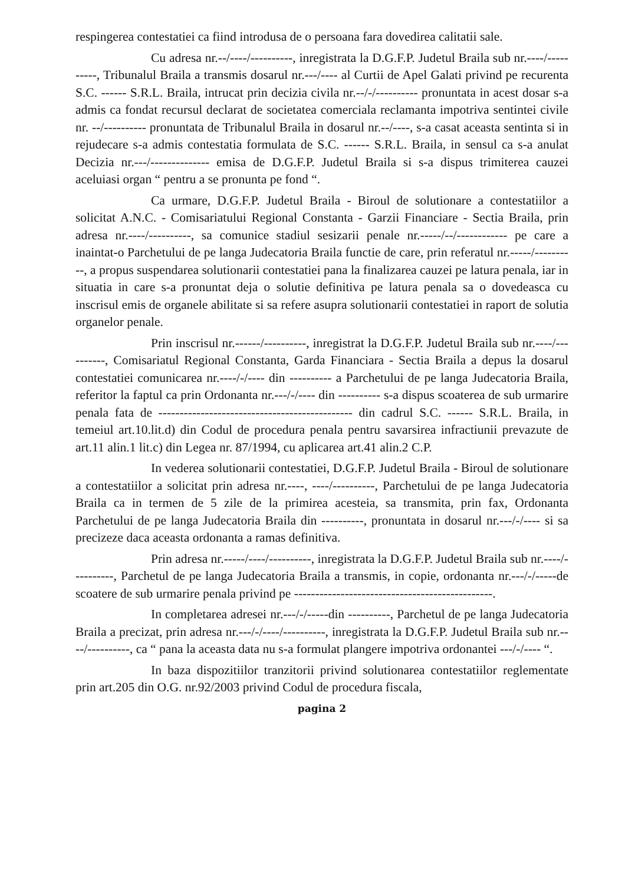respingerea contestatiei ca fiind introdusa de o persoana fara dovedirea calitatii sale.
Cu adresa nr.--/----/----------, inregistrata la D.G.F.P. Judetul Braila sub nr.----/----------, Tribunalul Braila a transmis dosarul nr.---/---- al Curtii de Apel Galati privind pe recurenta S.C. ------ S.R.L. Braila, intrucat prin decizia civila nr.--/-/---------- pronuntata in acest dosar s-a admis ca fondat recursul declarat de societatea comerciala reclamanta impotriva sentintei civile nr. --/---------- pronuntata de Tribunalul Braila in dosarul nr.--/----, s-a casat aceasta sentinta si in rejudecare s-a admis contestatia formulata de S.C. ------ S.R.L. Braila, in sensul ca s-a anulat Decizia nr.---/-------------- emisa de D.G.F.P. Judetul Braila si s-a dispus trimiterea cauzei aceluiasi organ “ pentru a se pronunta pe fond “.
Ca urmare, D.G.F.P. Judetul Braila - Biroul de solutionare a contestatiilor a solicitat A.N.C. - Comisariatului Regional Constanta - Garzii Financiare - Sectia Braila, prin adresa nr.----/----------, sa comunice stadiul sesizarii penale nr.-----/--/------------ pe care a inaintat-o Parchetului de pe langa Judecatoria Braila functie de care, prin referatul nr.-----/----------, a propus suspendarea solutionarii contestatiei pana la finalizarea cauzei pe latura penala, iar in situatia in care s-a pronuntat deja o solutie definitiva pe latura penala sa o dovedeasca cu inscrisul emis de organele abilitate si sa refere asupra solutionarii contestatiei in raport de solutia organelor penale.
Prin inscrisul nr.------/----------, inregistrat la D.G.F.P. Judetul Braila sub nr.----/----------, Comisariatul Regional Constanta, Garda Financiara - Sectia Braila a depus la dosarul contestatiei comunicarea nr.----/-/---- din ---------- a Parchetului de pe langa Judecatoria Braila, referitor la faptul ca prin Ordonanta nr.---/-/---- din ---------- s-a dispus scoaterea de sub urmarire penala fata de ---------------------------------------------- din cadrul S.C. ------ S.R.L. Braila, in temeiul art.10.lit.d) din Codul de procedura penala pentru savarsirea infractiunii prevazute de art.11 alin.1 lit.c) din Legea nr. 87/1994, cu aplicarea art.41 alin.2 C.P.
In vederea solutionarii contestatiei, D.G.F.P. Judetul Braila - Biroul de solutionare a contestatiilor a solicitat prin adresa nr.----, ----/----------, Parchetului de pe langa Judecatoria Braila ca in termen de 5 zile de la primirea acesteia, sa transmita, prin fax, Ordonanta Parchetului de pe langa Judecatoria Braila din ----------, pronuntata in dosarul nr.---/-/---- si sa precizeze daca aceasta ordonanta a ramas definitiva.
Prin adresa nr.-----/----/----------, inregistrata la D.G.F.P. Judetul Braila sub nr.----/----------, Parchetul de pe langa Judecatoria Braila a transmis, in copie, ordonanta nr.---/-/-----de scoatere de sub urmarire penala privind pe -----------------------------------------------.
In completarea adresei nr.---/-/-----din ----------, Parchetul de pe langa Judecatoria Braila a precizat, prin adresa nr.---/-/----/----------, inregistrata la D.G.F.P. Judetul Braila sub nr.----/----------, ca “ pana la aceasta data nu s-a formulat plangere impotriva ordonantei ---/-/---- “.
In baza dispozitiilor tranzitorii privind solutionarea contestatiilor reglementate prin art.205 din O.G. nr.92/2003 privind Codul de procedura fiscala,
pagina 2